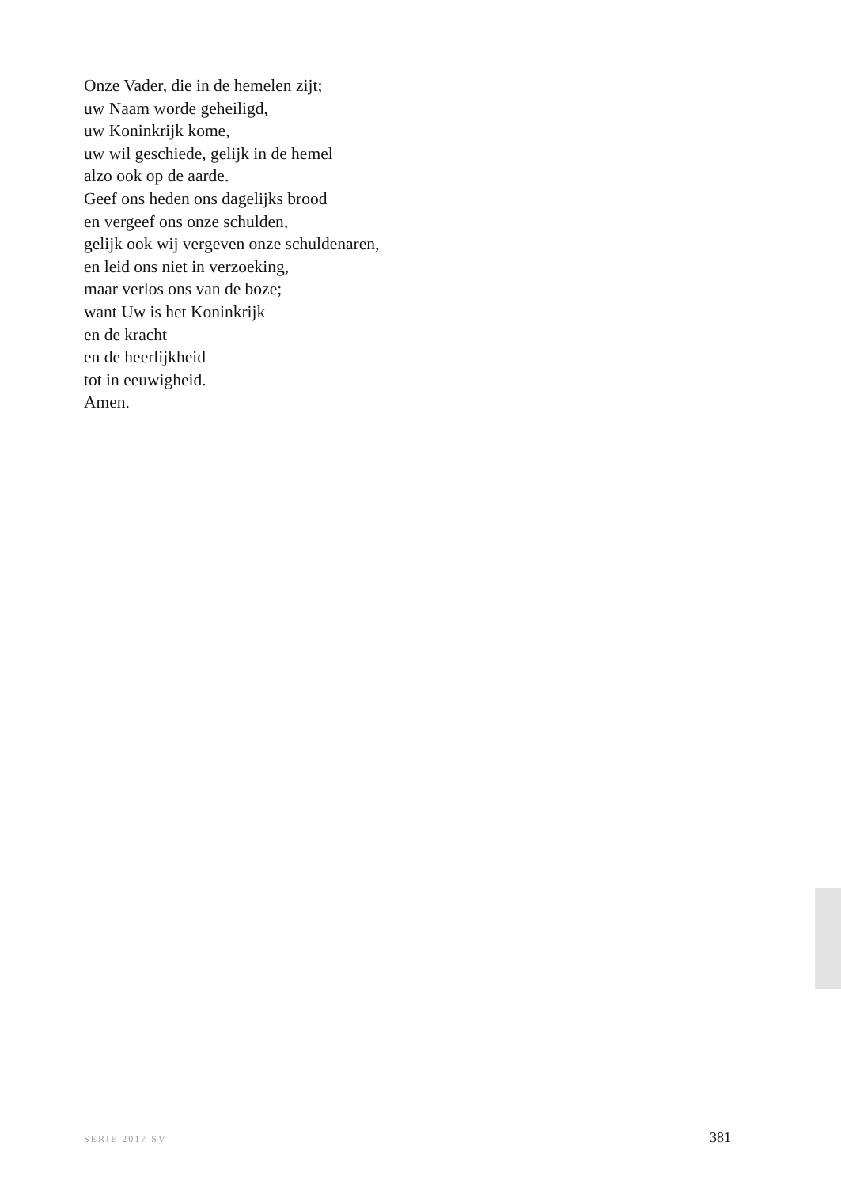Onze Vader, die in de hemelen zijt;
uw Naam worde geheiligd,
uw Koninkrijk kome,
uw wil geschiede, gelijk in de hemel
alzo ook op de aarde.
Geef ons heden ons dagelijks brood
en vergeef ons onze schulden,
gelijk ook wij vergeven onze schuldenaren,
en leid ons niet in verzoeking,
maar verlos ons van de boze;
want Uw is het Koninkrijk
en de kracht
en de heerlijkheid
tot in eeuwigheid.
Amen.
SERIE 2017 SV 381